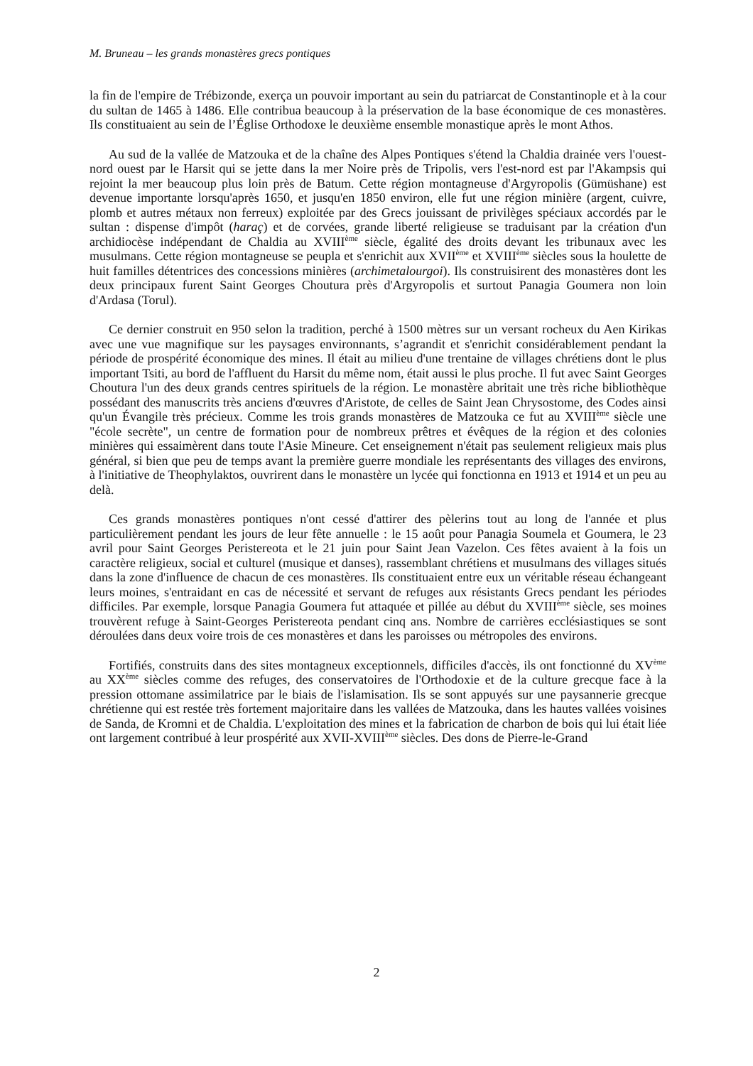M. Bruneau – les grands monastères grecs pontiques
la fin de l'empire de Trébizonde, exerça un pouvoir important au sein du patriarcat de Constantinople et à la cour du sultan de 1465 à 1486. Elle contribua beaucoup à la préservation de la base économique de ces monastères. Ils constituaient au sein de l’Église Orthodoxe le deuxième ensemble monastique après le mont Athos.
Au sud de la vallée de Matzouka et de la chaîne des Alpes Pontiques s'étend la Chaldia drainée vers l'ouest-nord ouest par le Harsit qui se jette dans la mer Noire près de Tripolis, vers l'est-nord est par l'Akampsis qui rejoint la mer beaucoup plus loin près de Batum. Cette région montagneuse d'Argyropolis (Gümüshane) est devenue importante lorsqu'après 1650, et jusqu'en 1850 environ, elle fut une région minière (argent, cuivre, plomb et autres métaux non ferreux) exploitée par des Grecs jouissant de privilèges spéciaux accordés par le sultan : dispense d'impôt (haraç) et de corvées, grande liberté religieuse se traduisant par la création d'un archidiocèse indépendant de Chaldia au XVIII<sup>ème</sup> siècle, égalité des droits devant les tribunaux avec les musulmans. Cette région montagneuse se peupla et s'enrichit aux XVII<sup>ème</sup> et XVIII<sup>ème</sup> siècles sous la houlette de huit familles détentrices des concessions minières (archimetalourgoi). Ils construisirent des monastères dont les deux principaux furent Saint Georges Choutura près d'Argyropolis et surtout Panagia Goumera non loin d'Ardasa (Torul).
Ce dernier construit en 950 selon la tradition, perché à 1500 mètres sur un versant rocheux du Aen Kirikas avec une vue magnifique sur les paysages environnants, s’agrandit et s'enrichit considérablement pendant la période de prospérité économique des mines. Il était au milieu d'une trentaine de villages chrétiens dont le plus important Tsiti, au bord de l'affluent du Harsit du même nom, était aussi le plus proche. Il fut avec Saint Georges Choutura l'un des deux grands centres spirituels de la région. Le monastère abritait une très riche bibliothèque possédant des manuscrits très anciens d'œuvres d'Aristote, de celles de Saint Jean Chrysostome, des Codes ainsi qu'un Évangile très précieux. Comme les trois grands monastères de Matzouka ce fut au XVIII<sup>ème</sup> siècle une "école secrète", un centre de formation pour de nombreux prêtres et évêques de la région et des colonies minières qui essaimèrent dans toute l'Asie Mineure. Cet enseignement n'était pas seulement religieux mais plus général, si bien que peu de temps avant la première guerre mondiale les représentants des villages des environs, à l'initiative de Theophylaktos, ouvrirent dans le monastère un lycée qui fonctionna en 1913 et 1914 et un peu au delà.
Ces grands monastères pontiques n'ont cessé d'attirer des pèlerins tout au long de l'année et plus particulièrement pendant les jours de leur fête annuelle : le 15 août pour Panagia Soumela et Goumera, le 23 avril pour Saint Georges Peristereota et le 21 juin pour Saint Jean Vazelon. Ces fêtes avaient à la fois un caractère religieux, social et culturel (musique et danses), rassemblant chrétiens et musulmans des villages situés dans la zone d'influence de chacun de ces monastères. Ils constituaient entre eux un véritable réseau échangeant leurs moines, s'entraidant en cas de nécessité et servant de refuges aux résistants Grecs pendant les périodes difficiles. Par exemple, lorsque Panagia Goumera fut attaquée et pillée au début du XVIII<sup>ème</sup> siècle, ses moines trouvèrent refuge à Saint-Georges Peristereota pendant cinq ans. Nombre de carrières ecclésiastiques se sont déroulées dans deux voire trois de ces monastères et dans les paroisses ou métropoles des environs.
Fortifiés, construits dans des sites montagneux exceptionnels, difficiles d'accès, ils ont fonctionné du XV<sup>ème</sup> au XX<sup>ème</sup> siècles comme des refuges, des conservatoires de l'Orthodoxie et de la culture grecque face à la pression ottomane assimilatrice par le biais de l'islamisation. Ils se sont appuyés sur une paysannerie grecque chrétienne qui est restée très fortement majoritaire dans les vallées de Matzouka, dans les hautes vallées voisines de Sanda, de Kromni et de Chaldia. L'exploitation des mines et la fabrication de charbon de bois qui lui était liée ont largement contribué à leur prospérité aux XVII-XVIII<sup>ème</sup> siècles. Des dons de Pierre-le-Grand
2